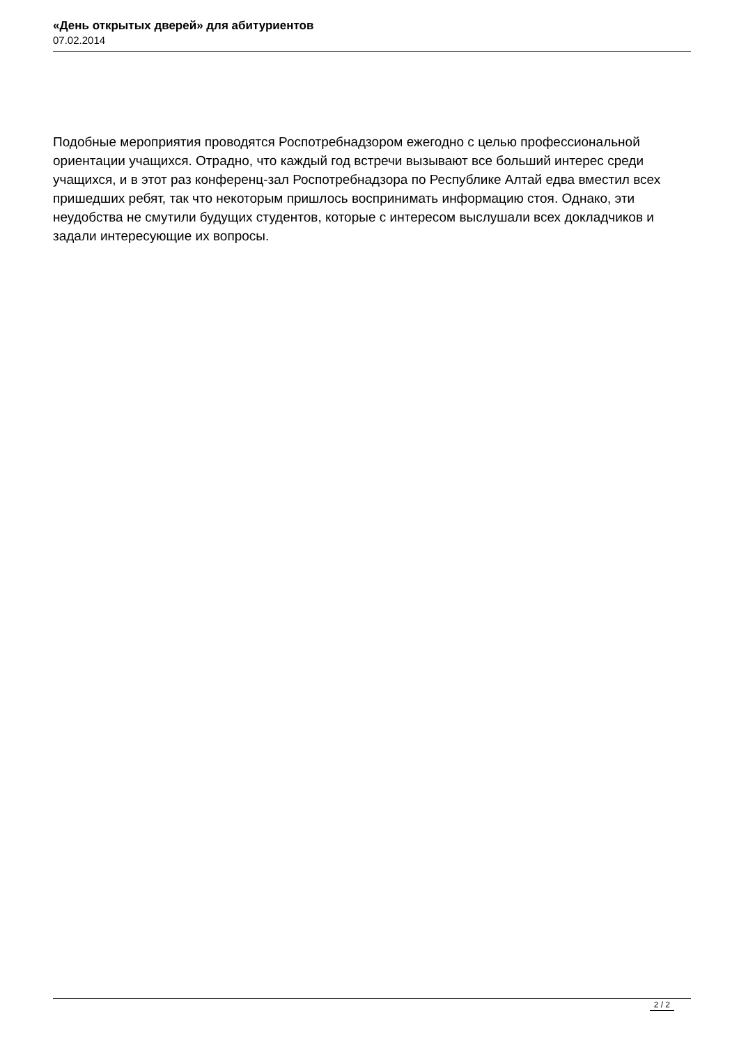«День открытых дверей» для абитуриентов
07.02.2014
Подобные мероприятия проводятся Роспотребнадзором ежегодно с целью профессиональной ориентации учащихся. Отрадно, что каждый год встречи вызывают все больший интерес среди учащихся, и в этот раз конференц-зал Роспотребнадзора по Республике Алтай едва вместил всех пришедших ребят, так что некоторым пришлось воспринимать информацию стоя. Однако, эти неудобства не смутили будущих студентов, которые с интересом выслушали всех докладчиков и задали интересующие их вопросы.
2 / 2